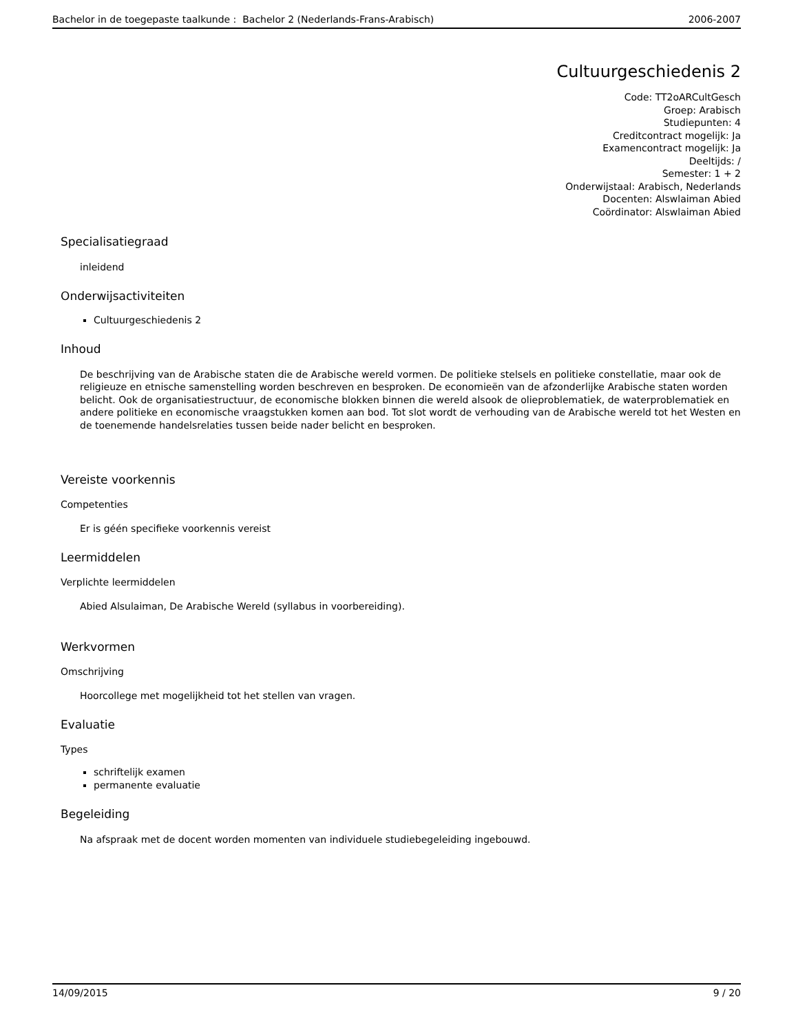Bachelor in de toegepaste taalkunde : Bachelor 2 (Nederlands-Frans-Arabisch) 2006-2007
Cultuurgeschiedenis 2
Code: TT2oARCultGesch
Groep: Arabisch
Studiepunten: 4
Creditcontract mogelijk: Ja
Examencontract mogelijk: Ja
Deeltijds: /
Semester: 1 + 2
Onderwijstaal: Arabisch, Nederlands
Docenten: Alswlaiman Abied
Coördinator: Alswlaiman Abied
Specialisatiegraad
inleidend
Onderwijsactiviteiten
Cultuurgeschiedenis 2
Inhoud
De beschrijving van de Arabische staten die de Arabische wereld vormen. De politieke stelsels en politieke constellatie, maar ook de religieuze en etnische samenstelling worden beschreven en besproken. De economieën van de afzonderlijke Arabische staten worden belicht. Ook de organisatiestructuur, de economische blokken binnen die wereld alsook de olieproblematiek, de waterproblematiek en andere politieke en economische vraagstukken komen aan bod. Tot slot wordt de verhouding van de Arabische wereld tot het Westen en de toenemende handelsrelaties tussen beide nader belicht en besproken.
Vereiste voorkennis
Competenties
Er is géén specifieke voorkennis vereist
Leermiddelen
Verplichte leermiddelen
Abied Alsulaiman, De Arabische Wereld (syllabus in voorbereiding).
Werkvormen
Omschrijving
Hoorcollege met mogelijkheid tot het stellen van vragen.
Evaluatie
Types
schriftelijk examen
permanente evaluatie
Begeleiding
Na afspraak met de docent worden momenten van individuele studiebegeleiding ingebouwd.
14/09/2015 9 / 20